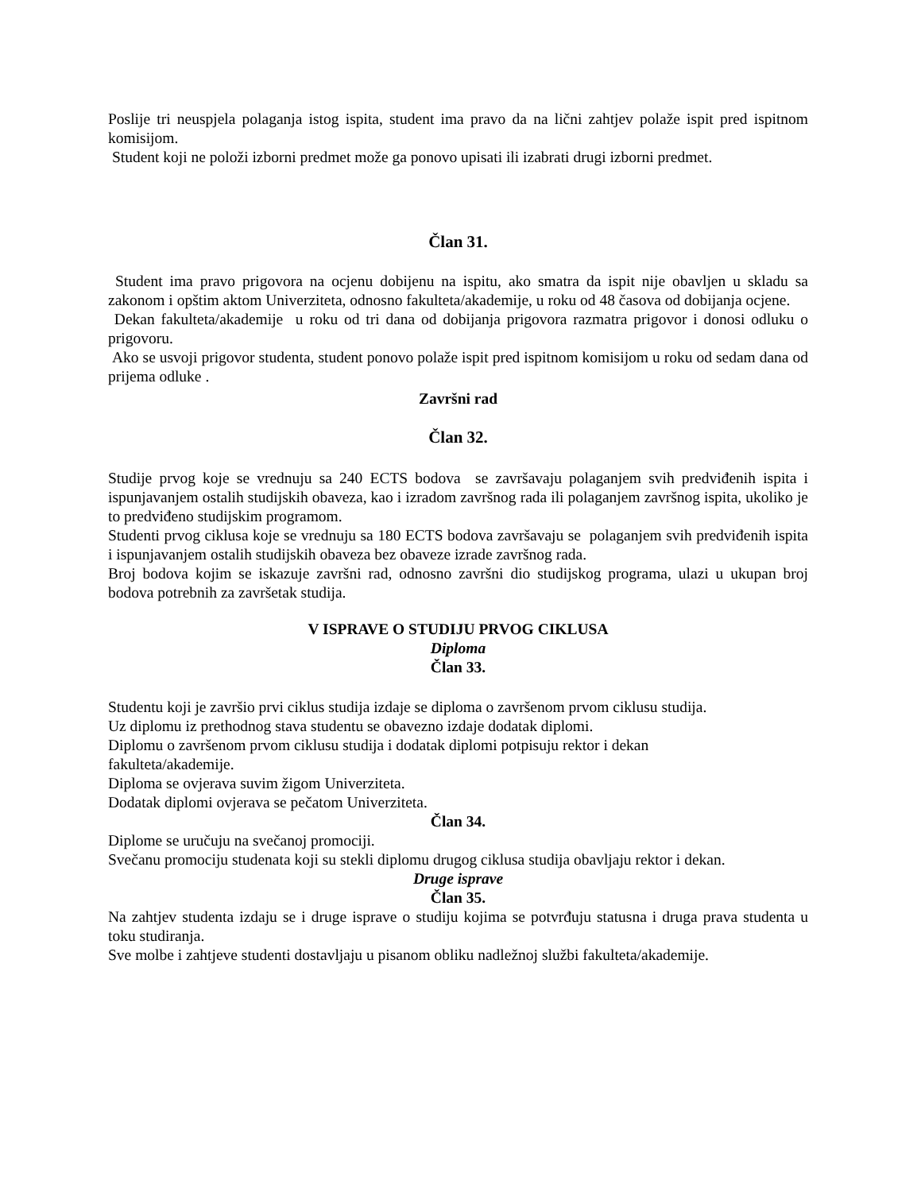Poslije tri neuspjela polaganja istog ispita, student ima pravo da na lični zahtjev polaže ispit pred ispitnom komisijom.
Student koji ne položi izborni predmet može ga ponovo upisati ili izabrati drugi izborni predmet.
Član 31.
Student ima pravo prigovora na ocjenu dobijenu na ispitu, ako smatra da ispit nije obavljen u skladu sa zakonom i opštim aktom Univerziteta, odnosno fakulteta/akademije, u roku od 48 časova od dobijanja ocjene.
Dekan fakulteta/akademije u roku od tri dana od dobijanja prigovora razmatra prigovor i donosi odluku o prigovoru.
Ako se usvoji prigovor studenta, student ponovo polaže ispit pred ispitnom komisijom u roku od sedam dana od prijema odluke .
Završni rad
Član 32.
Studije prvog koje se vrednuju sa 240 ECTS bodova se završavaju polaganjem svih predviđenih ispita i ispunjavanjem ostalih studijskih obaveza, kao i izradom završnog rada ili polaganjem završnog ispita, ukoliko je to predviđeno studijskim programom.
Studenti prvog ciklusa koje se vrednuju sa 180 ECTS bodova završavaju se polaganjem svih predviđenih ispita i ispunjavanjem ostalih studijskih obaveza bez obaveze izrade završnog rada.
Broj bodova kojim se iskazuje završni rad, odnosno završni dio studijskog programa, ulazi u ukupan broj bodova potrebnih za završetak studija.
V ISPRAVE O STUDIJU PRVOG CIKLUSA
Diploma
Član 33.
Studentu koji je završio prvi ciklus studija izdaje se diploma o završenom prvom ciklusu studija.
Uz diplomu iz prethodnog stava studentu se obavezno izdaje dodatak diplomi.
Diplomu o završenom prvom ciklusu studija i dodatak diplomi potpisuju rektor i dekan
fakulteta/akademije.
Diploma se ovjerava suvim žigom Univerziteta.
Dodatak diplomi ovjerava se pečatom Univerziteta.
Član 34.
Diplome se uručuju na svečanoj promociji.
Svečanu promociju studenata koji su stekli diplomu drugog ciklusa studija obavljaju rektor i dekan.
Druge isprave
Član 35.
Na zahtjev studenta izdaju se i druge isprave o studiju kojima se potvrđuju statusna i druga prava studenta u toku studiranja.
Sve molbe i zahtjeve studenti dostavljaju u pisanom obliku nadležnoj službi fakulteta/akademije.